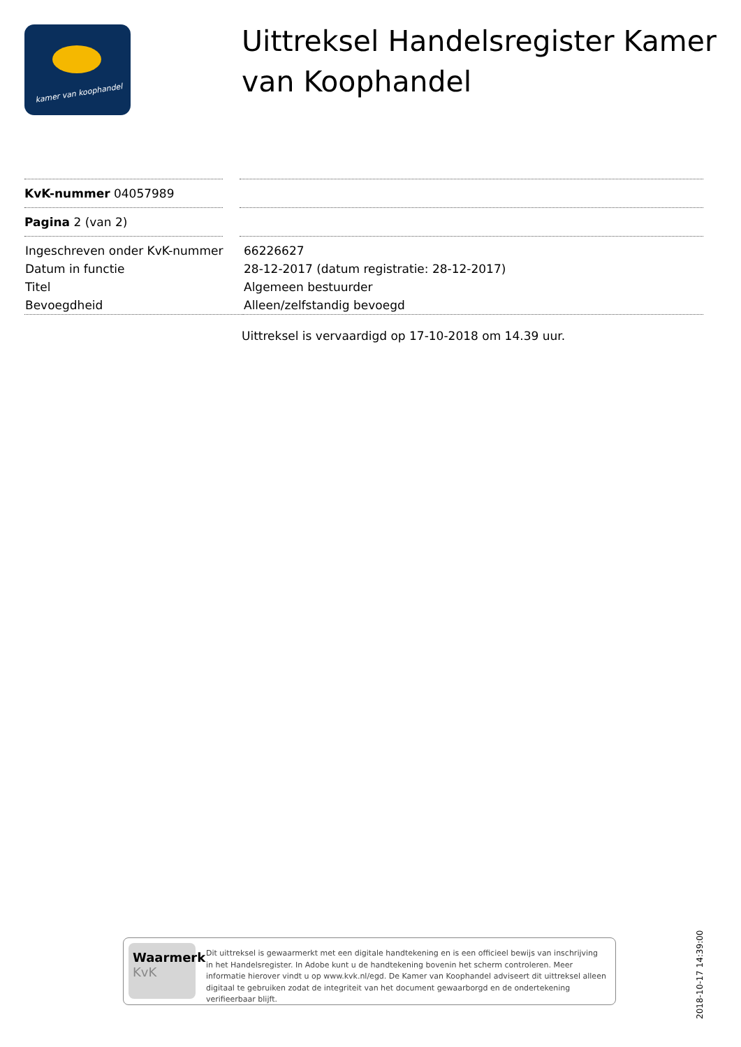kamer van koophandel
Uittreksel Handelsregister Kamer van Koophandel
KvK-nummer 04057989
Pagina 2 (van 2)
| Ingeschreven onder KvK-nummer | 66226627 |
| Datum in functie | 28-12-2017 (datum registratie: 28-12-2017) |
| Titel | Algemeen bestuurder |
| Bevoegdheid | Alleen/zelfstandig bevoegd |
Uittreksel is vervaardigd op 17-10-2018 om 14.39 uur.
Waarmerk
KvK
Dit uittreksel is gewaarmerkt met een digitale handtekening en is een officieel bewijs van inschrijving in het Handelsregister. In Adobe kunt u de handtekening bovenin het scherm controleren. Meer informatie hierover vindt u op www.kvk.nl/egd. De Kamer van Koophandel adviseert dit uittreksel alleen digitaal te gebruiken zodat de integriteit van het document gewaarborgd en de ondertekening verifieerbaar blijft.
2018-10-17 14:39:00